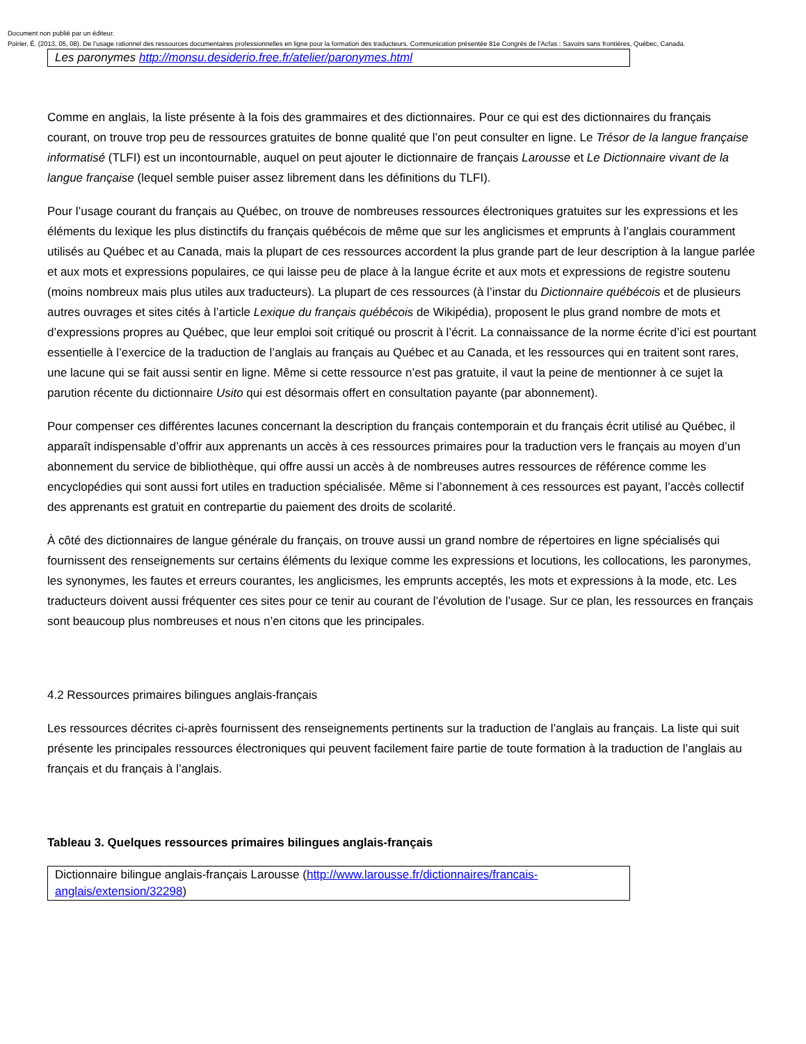Document non publié par un éditeur.
Poirier, É. (2013, 05, 08). De l’usage rationnel des ressources documentaires professionnelles en ligne pour la formation des traducteurs. Communication présentée 81e Congrès de l'Acfas : Savoirs sans frontières, Québec, Canada.
| Les paronymes http://monsu.desiderio.free.fr/atelier/paronymes.html |
Comme en anglais, la liste présente à la fois des grammaires et des dictionnaires. Pour ce qui est des dictionnaires du français courant, on trouve trop peu de ressources gratuites de bonne qualité que l’on peut consulter en ligne. Le Trésor de la langue française informatisé (TLFI) est un incontournable, auquel on peut ajouter le dictionnaire de français Larousse et Le Dictionnaire vivant de la langue française (lequel semble puiser assez librement dans les définitions du TLFI).
Pour l’usage courant du français au Québec, on trouve de nombreuses ressources électroniques gratuites sur les expressions et les éléments du lexique les plus distinctifs du français québécois de même que sur les anglicismes et emprunts à l’anglais couramment utilisés au Québec et au Canada, mais la plupart de ces ressources accordent la plus grande part de leur description à la langue parlée et aux mots et expressions populaires, ce qui laisse peu de place à la langue écrite et aux mots et expressions de registre soutenu (moins nombreux mais plus utiles aux traducteurs). La plupart de ces ressources (à l’instar du Dictionnaire québécois et de plusieurs autres ouvrages et sites cités à l’article Lexique du français québécois de Wikipédia), proposent le plus grand nombre de mots et d’expressions propres au Québec, que leur emploi soit critiqué ou proscrit à l’écrit. La connaissance de la norme écrite d’ici est pourtant essentielle à l’exercice de la traduction de l’anglais au français au Québec et au Canada, et les ressources qui en traitent sont rares, une lacune qui se fait aussi sentir en ligne. Même si cette ressource n’est pas gratuite, il vaut la peine de mentionner à ce sujet la parution récente du dictionnaire Usito qui est désormais offert en consultation payante (par abonnement).
Pour compenser ces différentes lacunes concernant la description du français contemporain et du français écrit utilisé au Québec, il apparaît indispensable d’offrir aux apprenants un accès à ces ressources primaires pour la traduction vers le français au moyen d’un abonnement du service de bibliothèque, qui offre aussi un accès à de nombreuses autres ressources de référence comme les encyclopédies qui sont aussi fort utiles en traduction spécialisée. Même si l’abonnement à ces ressources est payant, l’accès collectif des apprenants est gratuit en contrepartie du paiement des droits de scolarité.
À côté des dictionnaires de langue générale du français, on trouve aussi un grand nombre de répertoires en ligne spécialisés qui fournissent des renseignements sur certains éléments du lexique comme les expressions et locutions, les collocations, les paronymes, les synonymes, les fautes et erreurs courantes, les anglicismes, les emprunts acceptés, les mots et expressions à la mode, etc. Les traducteurs doivent aussi fréquenter ces sites pour ce tenir au courant de l’évolution de l’usage. Sur ce plan, les ressources en français sont beaucoup plus nombreuses et nous n’en citons que les principales.
4.2 Ressources primaires bilingues anglais-français
Les ressources décrites ci-après fournissent des renseignements pertinents sur la traduction de l’anglais au français. La liste qui suit présente les principales ressources électroniques qui peuvent facilement faire partie de toute formation à la traduction de l’anglais au français et du français à l’anglais.
Tableau 3. Quelques ressources primaires bilingues anglais-français
| Dictionnaire bilingue anglais-français Larousse ( http://www.larousse.fr/dictionnaires/francais-anglais/extension/32298 ) |